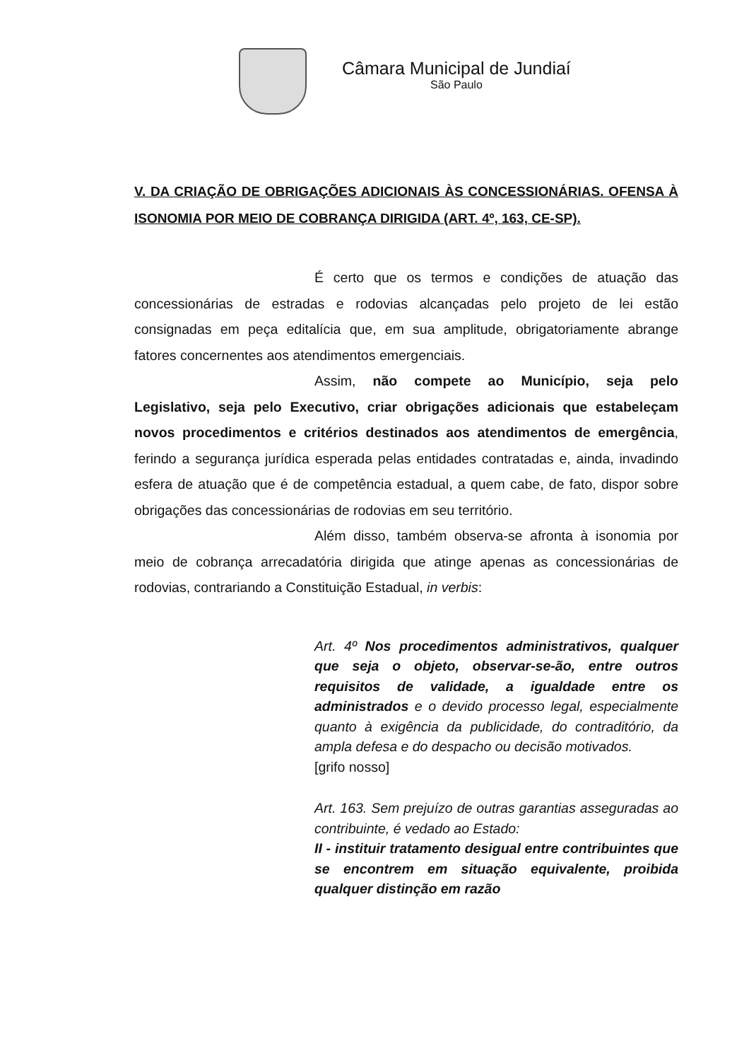Câmara Municipal de Jundiaí
São Paulo
V. DA CRIAÇÃO DE OBRIGAÇÕES ADICIONAIS ÀS CONCESSIONÁRIAS. OFENSA À ISONOMIA POR MEIO DE COBRANÇA DIRIGIDA (ART. 4º, 163, CE-SP).
É certo que os termos e condições de atuação das concessionárias de estradas e rodovias alcançadas pelo projeto de lei estão consignadas em peça editalícia que, em sua amplitude, obrigatoriamente abrange fatores concernentes aos atendimentos emergenciais.
Assim, não compete ao Município, seja pelo Legislativo, seja pelo Executivo, criar obrigações adicionais que estabeleçam novos procedimentos e critérios destinados aos atendimentos de emergência, ferindo a segurança jurídica esperada pelas entidades contratadas e, ainda, invadindo esfera de atuação que é de competência estadual, a quem cabe, de fato, dispor sobre obrigações das concessionárias de rodovias em seu território.
Além disso, também observa-se afronta à isonomia por meio de cobrança arrecadatória dirigida que atinge apenas as concessionárias de rodovias, contrariando a Constituição Estadual, in verbis:
Art. 4º Nos procedimentos administrativos, qualquer que seja o objeto, observar-se-ão, entre outros requisitos de validade, a igualdade entre os administrados e o devido processo legal, especialmente quanto à exigência da publicidade, do contraditório, da ampla defesa e do despacho ou decisão motivados.
[grifo nosso]
Art. 163. Sem prejuízo de outras garantias asseguradas ao contribuinte, é vedado ao Estado:
II - instituir tratamento desigual entre contribuintes que se encontrem em situação equivalente, proibida qualquer distinção em razão